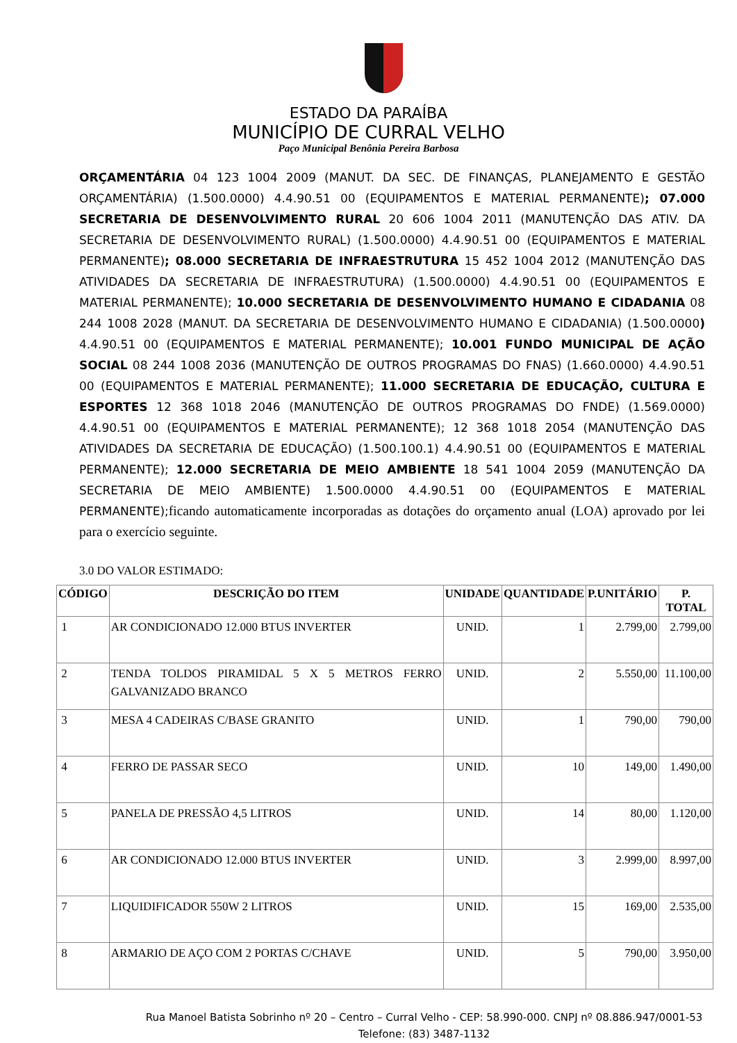ESTADO DA PARAÍBA
MUNICÍPIO DE CURRAL VELHO
Paço Municipal Benônia Pereira Barbosa
ORÇAMENTÁRIA 04 123 1004 2009 (MANUT. DA SEC. DE FINANÇAS, PLANEJAMENTO E GESTÃO ORÇAMENTÁRIA) (1.500.0000) 4.4.90.51 00 (EQUIPAMENTOS E MATERIAL PERMANENTE); 07.000 SECRETARIA DE DESENVOLVIMENTO RURAL 20 606 1004 2011 (MANUTENÇÃO DAS ATIV. DA SECRETARIA DE DESENVOLVIMENTO RURAL) (1.500.0000) 4.4.90.51 00 (EQUIPAMENTOS E MATERIAL PERMANENTE); 08.000 SECRETARIA DE INFRAESTRUTURA 15 452 1004 2012 (MANUTENÇÃO DAS ATIVIDADES DA SECRETARIA DE INFRAESTRUTURA) (1.500.0000) 4.4.90.51 00 (EQUIPAMENTOS E MATERIAL PERMANENTE); 10.000 SECRETARIA DE DESENVOLVIMENTO HUMANO E CIDADANIA 08 244 1008 2028 (MANUT. DA SECRETARIA DE DESENVOLVIMENTO HUMANO E CIDADANIA) (1.500.0000) 4.4.90.51 00 (EQUIPAMENTOS E MATERIAL PERMANENTE); 10.001 FUNDO MUNICIPAL DE AÇÃO SOCIAL 08 244 1008 2036 (MANUTENÇÃO DE OUTROS PROGRAMAS DO FNAS) (1.660.0000) 4.4.90.51 00 (EQUIPAMENTOS E MATERIAL PERMANENTE); 11.000 SECRETARIA DE EDUCAÇÃO, CULTURA E ESPORTES 12 368 1018 2046 (MANUTENÇÃO DE OUTROS PROGRAMAS DO FNDE) (1.569.0000) 4.4.90.51 00 (EQUIPAMENTOS E MATERIAL PERMANENTE); 12 368 1018 2054 (MANUTENÇÃO DAS ATIVIDADES DA SECRETARIA DE EDUCAÇÃO) (1.500.100.1) 4.4.90.51 00 (EQUIPAMENTOS E MATERIAL PERMANENTE); 12.000 SECRETARIA DE MEIO AMBIENTE 18 541 1004 2059 (MANUTENÇÃO DA SECRETARIA DE MEIO AMBIENTE) 1.500.0000 4.4.90.51 00 (EQUIPAMENTOS E MATERIAL PERMANENTE); ficando automaticamente incorporadas as dotações do orçamento anual (LOA) aprovado por lei para o exercício seguinte.
3.0 DO VALOR ESTIMADO:
| CÓDIGO | DESCRIÇÃO DO ITEM | UNIDADE | QUANTIDADE | P.UNITÁRIO | P. TOTAL |
| --- | --- | --- | --- | --- | --- |
| 1 | AR CONDICIONADO 12.000 BTUS INVERTER | UNID. | 1 | 2.799,00 | 2.799,00 |
| 2 | TENDA TOLDOS PIRAMIDAL 5 X 5 METROS FERRO GALVANIZADO BRANCO | UNID. | 2 | 5.550,00 | 11.100,00 |
| 3 | MESA 4 CADEIRAS C/BASE GRANITO | UNID. | 1 | 790,00 | 790,00 |
| 4 | FERRO DE PASSAR SECO | UNID. | 10 | 149,00 | 1.490,00 |
| 5 | PANELA DE PRESSÃO 4,5 LITROS | UNID. | 14 | 80,00 | 1.120,00 |
| 6 | AR CONDICIONADO 12.000 BTUS INVERTER | UNID. | 3 | 2.999,00 | 8.997,00 |
| 7 | LIQUIDIFICADOR 550W 2 LITROS | UNID. | 15 | 169,00 | 2.535,00 |
| 8 | ARMARIO DE AÇO COM 2 PORTAS C/CHAVE | UNID. | 5 | 790,00 | 3.950,00 |
Rua Manoel Batista Sobrinho nº 20 – Centro – Curral Velho - CEP: 58.990-000. CNPJ nº 08.886.947/0001-53
Telefone: (83) 3487-1132